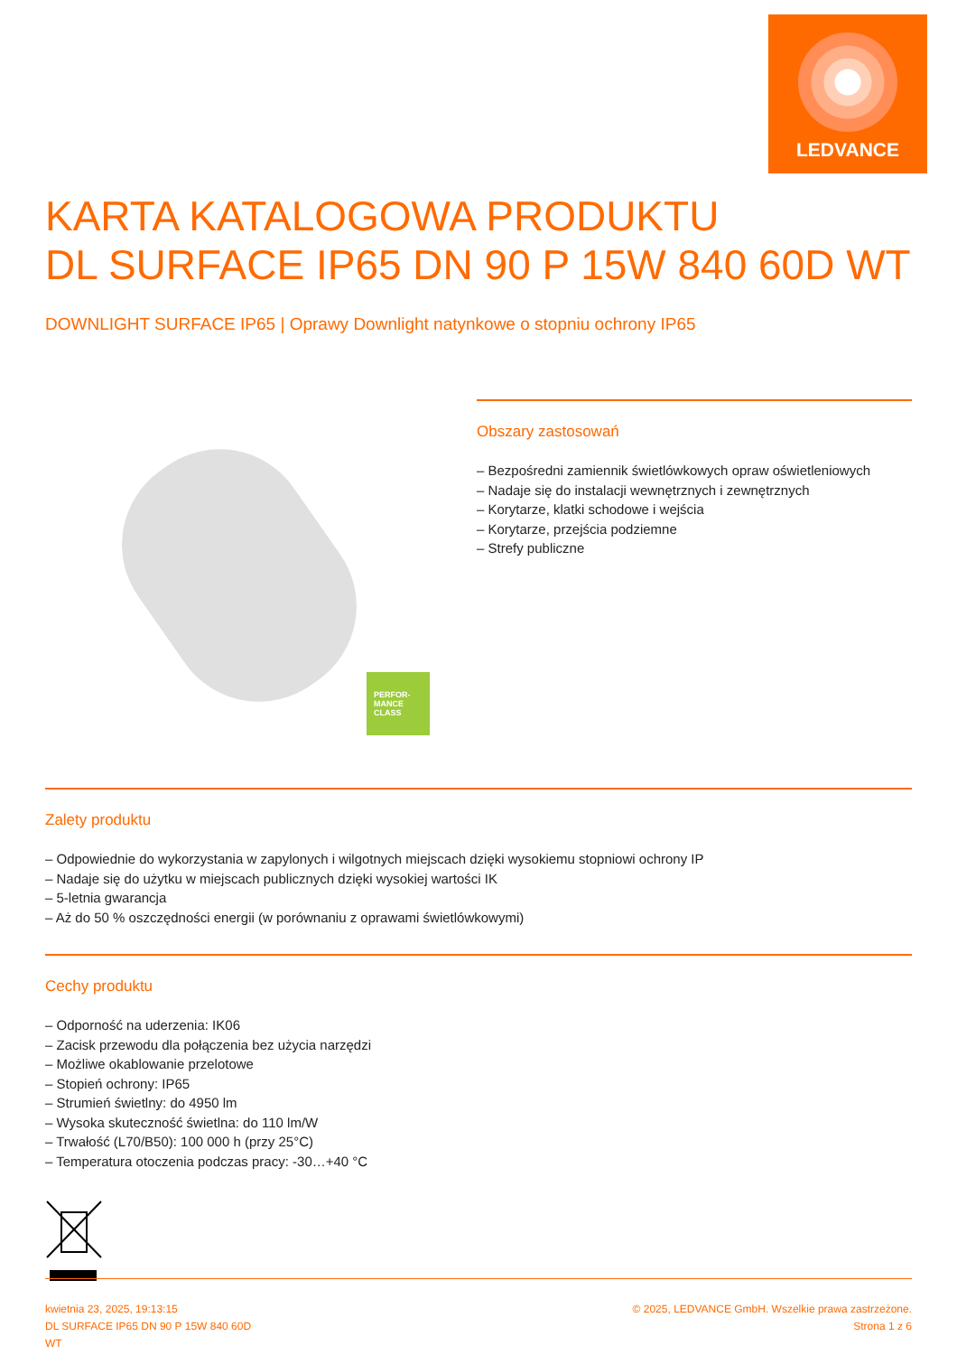LEDVANCE
KARTA KATALOGOWA PRODUKTU
DL SURFACE IP65 DN 90 P 15W 840 60D WT
DOWNLIGHT SURFACE IP65 | Oprawy Downlight natynkowe o stopniu ochrony IP65
PERFOR-
MANCE
CLASS
Obszary zastosowań
– Bezpośredni zamiennik świetlówkowych opraw oświetleniowych
– Nadaje się do instalacji wewnętrznych i zewnętrznych
– Korytarze, klatki schodowe i wejścia
– Korytarze, przejścia podziemne
– Strefy publiczne
Zalety produktu
– Odpowiednie do wykorzystania w zapylonych i wilgotnych miejscach dzięki wysokiemu stopniowi ochrony IP
– Nadaje się do użytku w miejscach publicznych dzięki wysokiej wartości IK
– 5-letnia gwarancja
– Aż do 50 % oszczędności energii (w porównaniu z oprawami świetlówkowymi)
Cechy produktu
– Odporność na uderzenia: IK06
– Zacisk przewodu dla połączenia bez użycia narzędzi
– Możliwe okablowanie przelotowe
– Stopień ochrony: IP65
– Strumień świetlny: do 4950 lm
– Wysoka skuteczność świetlna: do 110 lm/W
– Trwałość (L70/B50): 100 000 h (przy 25°C)
– Temperatura otoczenia podczas pracy: -30…+40 °C
kwietnia 23, 2025, 19:13:15
DL SURFACE IP65 DN 90 P 15W 840 60D
WT
© 2025, LEDVANCE GmbH. Wszelkie prawa zastrzeżone.
Strona 1 z 6